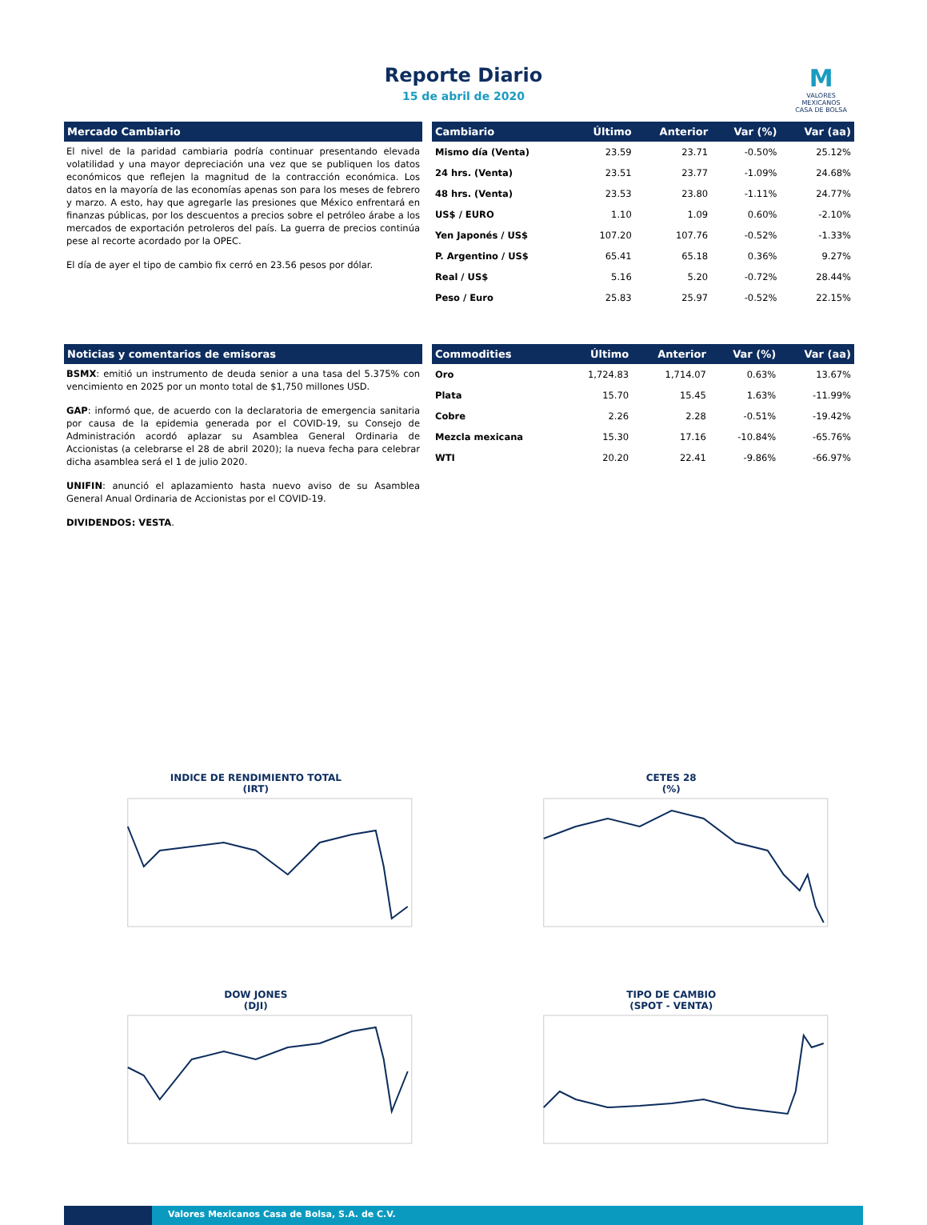Reporte Diario
15 de abril de 2020
M
VALORES
MEXICANOS
CASA DE BOLSA
Mercado Cambiario
El nivel de la paridad cambiaria podría continuar presentando elevada volatilidad y una mayor depreciación una vez que se publiquen los datos económicos que reflejen la magnitud de la contracción económica. Los datos en la mayoría de las economías apenas son para los meses de febrero y marzo. A esto, hay que agregarle las presiones que México enfrentará en finanzas públicas, por los descuentos a precios sobre el petróleo árabe a los mercados de exportación petroleros del país. La guerra de precios continúa pese al recorte acordado por la OPEC.
El día de ayer el tipo de cambio fix cerró en 23.56 pesos por dólar.
| Cambiario | Último | Anterior | Var (%) | Var (aa) |
| --- | --- | --- | --- | --- |
| Mismo día (Venta) | 23.59 | 23.71 | -0.50% | 25.12% |
| 24 hrs. (Venta) | 23.51 | 23.77 | -1.09% | 24.68% |
| 48 hrs. (Venta) | 23.53 | 23.80 | -1.11% | 24.77% |
| US$ / EURO | 1.10 | 1.09 | 0.60% | -2.10% |
| Yen Japonés / US$ | 107.20 | 107.76 | -0.52% | -1.33% |
| P. Argentino / US$ | 65.41 | 65.18 | 0.36% | 9.27% |
| Real / US$ | 5.16 | 5.20 | -0.72% | 28.44% |
| Peso / Euro | 25.83 | 25.97 | -0.52% | 22.15% |
Noticias y comentarios de emisoras
BSMX: emitió un instrumento de deuda senior a una tasa del 5.375% con vencimiento en 2025 por un monto total de $1,750 millones USD.
GAP: informó que, de acuerdo con la declaratoria de emergencia sanitaria por causa de la epidemia generada por el COVID-19, su Consejo de Administración acordó aplazar su Asamblea General Ordinaria de Accionistas (a celebrarse el 28 de abril 2020); la nueva fecha para celebrar dicha asamblea será el 1 de julio 2020.
UNIFIN: anunció el aplazamiento hasta nuevo aviso de su Asamblea General Anual Ordinaria de Accionistas por el COVID-19.
DIVIDENDOS: VESTA.
| Commodities | Último | Anterior | Var (%) | Var (aa) |
| --- | --- | --- | --- | --- |
| Oro | 1,724.83 | 1,714.07 | 0.63% | 13.67% |
| Plata | 15.70 | 15.45 | 1.63% | -11.99% |
| Cobre | 2.26 | 2.28 | -0.51% | -19.42% |
| Mezcla mexicana | 15.30 | 17.16 | -10.84% | -65.76% |
| WTI | 20.20 | 22.41 | -9.86% | -66.97% |
INDICE DE RENDIMIENTO TOTAL
(IRT)
CETES 28
(%)
DOW JONES
(DJI)
TIPO DE CAMBIO
(SPOT - VENTA)
Valores Mexicanos Casa de Bolsa, S.A. de C.V.